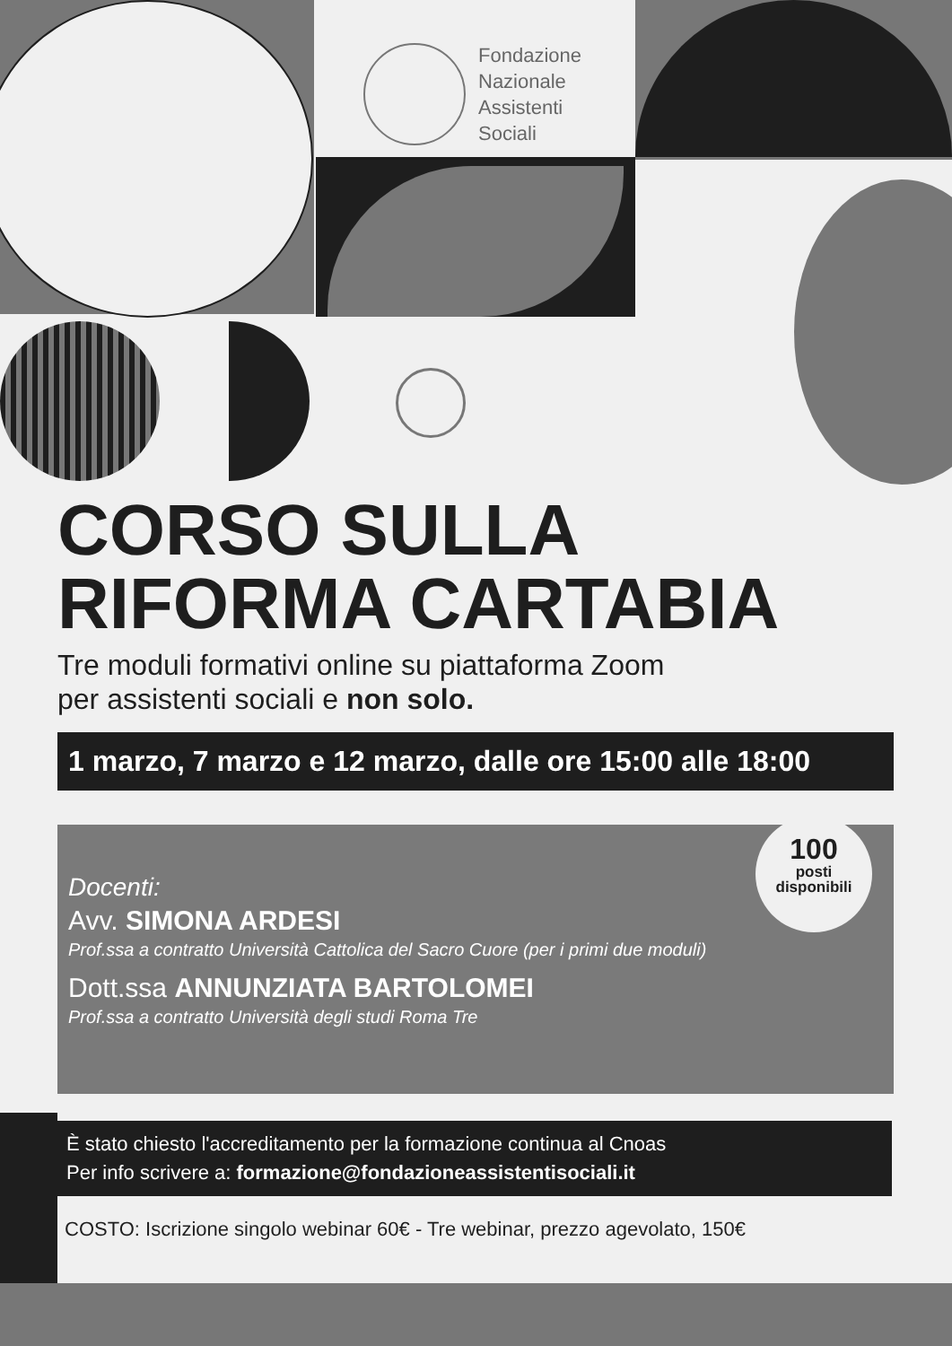Fondazione
Nazionale
Assistenti
Sociali
CORSO SULLA
RIFORMA CARTABIA
Tre moduli formativi online su piattaforma Zoom
per assistenti sociali e non solo.
1 marzo, 7 marzo e 12 marzo, dalle ore 15:00 alle 18:00
100
posti
disponibili
Docenti:
Avv. SIMONA ARDESI
Prof.ssa a contratto Università Cattolica del Sacro Cuore (per i primi due moduli)
Dott.ssa ANNUNZIATA BARTOLOMEI
Prof.ssa a contratto Università degli studi Roma Tre
È stato chiesto l'accreditamento per la formazione continua al Cnoas
Per info scrivere a: formazione@fondazioneassistentisociali.it
COSTO: Iscrizione singolo webinar 60€ - Tre webinar, prezzo agevolato, 150€